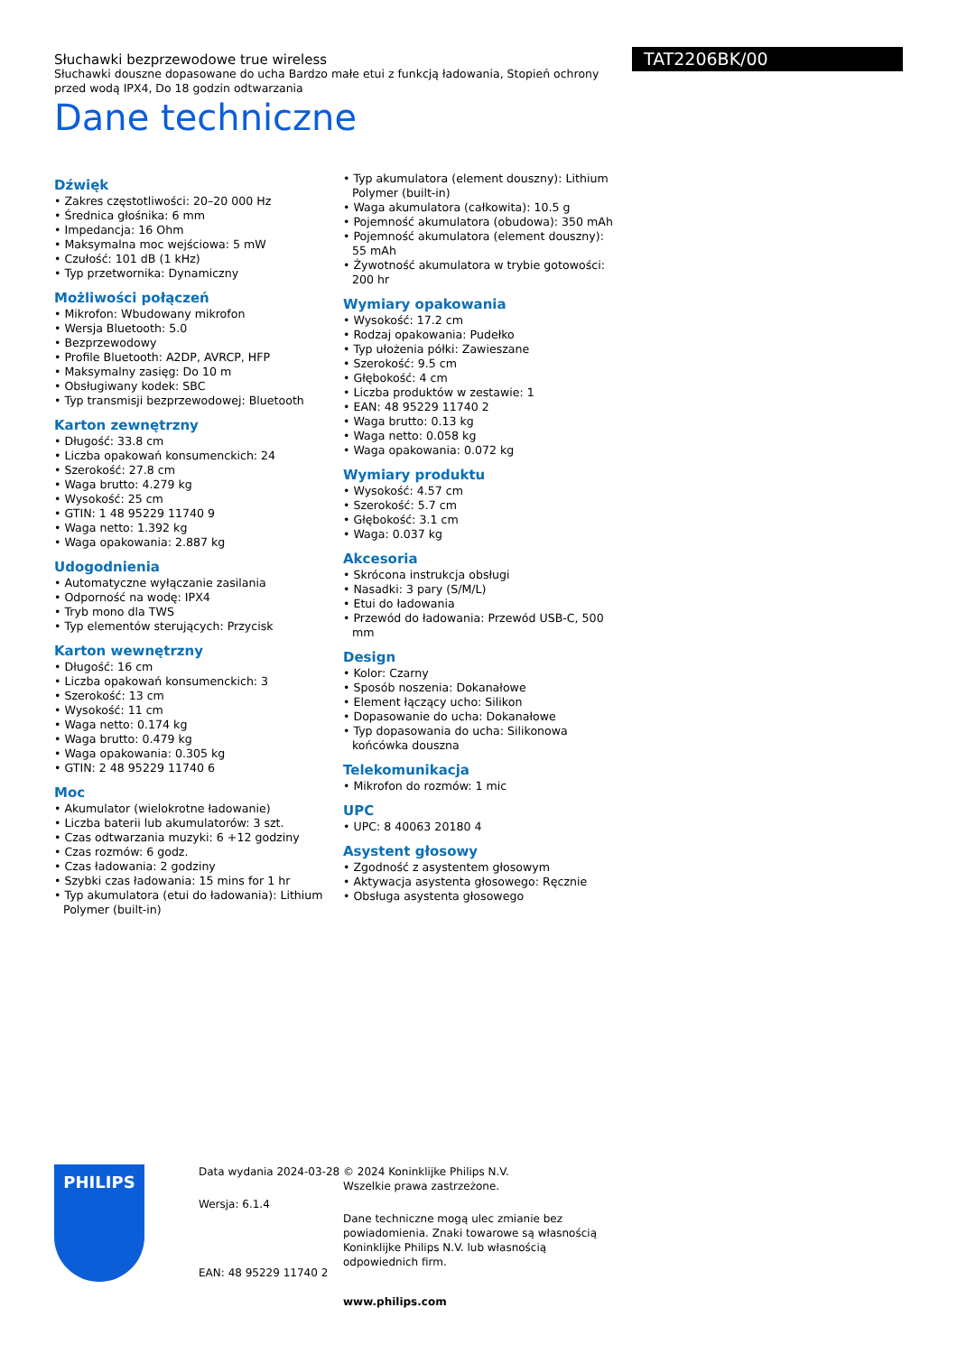Słuchawki bezprzewodowe true wireless
Słuchawki douszne dopasowane do ucha Bardzo małe etui z funkcją ładowania, Stopień ochrony przed wodą IPX4, Do 18 godzin odtwarzania
Dane techniczne
TAT2206BK/00
Dźwięk
• Zakres częstotliwości: 20–20 000 Hz
• Średnica głośnika: 6 mm
• Impedancja: 16 Ohm
• Maksymalna moc wejściowa: 5 mW
• Czułość: 101 dB (1 kHz)
• Typ przetwornika: Dynamiczny
Możliwości połączeń
• Mikrofon: Wbudowany mikrofon
• Wersja Bluetooth: 5.0
• Bezprzewodowy
• Profile Bluetooth: A2DP, AVRCP, HFP
• Maksymalny zasięg: Do 10 m
• Obsługiwany kodek: SBC
• Typ transmisji bezprzewodowej: Bluetooth
Karton zewnętrzny
• Długość: 33.8 cm
• Liczba opakowań konsumenckich: 24
• Szerokość: 27.8 cm
• Waga brutto: 4.279 kg
• Wysokość: 25 cm
• GTIN: 1 48 95229 11740 9
• Waga netto: 1.392 kg
• Waga opakowania: 2.887 kg
Udogodnienia
• Automatyczne wyłączanie zasilania
• Odporność na wodę: IPX4
• Tryb mono dla TWS
• Typ elementów sterujących: Przycisk
Karton wewnętrzny
• Długość: 16 cm
• Liczba opakowań konsumenckich: 3
• Szerokość: 13 cm
• Wysokość: 11 cm
• Waga netto: 0.174 kg
• Waga brutto: 0.479 kg
• Waga opakowania: 0.305 kg
• GTIN: 2 48 95229 11740 6
Moc
• Akumulator (wielokrotne ładowanie)
• Liczba baterii lub akumulatorów: 3 szt.
• Czas odtwarzania muzyki: 6 +12 godziny
• Czas rozmów: 6 godz.
• Czas ładowania: 2 godziny
• Szybki czas ładowania: 15 mins for 1 hr
• Typ akumulatora (etui do ładowania): Lithium Polymer (built-in)
• Typ akumulatora (element douszny): Lithium Polymer (built-in)
• Waga akumulatora (całkowita): 10.5 g
• Pojemność akumulatora (obudowa): 350 mAh
• Pojemność akumulatora (element douszny): 55 mAh
• Żywotność akumulatora w trybie gotowości: 200 hr
Wymiary opakowania
• Wysokość: 17.2 cm
• Rodzaj opakowania: Pudełko
• Typ ułożenia półki: Zawieszane
• Szerokość: 9.5 cm
• Głębokość: 4 cm
• Liczba produktów w zestawie: 1
• EAN: 48 95229 11740 2
• Waga brutto: 0.13 kg
• Waga netto: 0.058 kg
• Waga opakowania: 0.072 kg
Wymiary produktu
• Wysokość: 4.57 cm
• Szerokość: 5.7 cm
• Głębokość: 3.1 cm
• Waga: 0.037 kg
Akcesoria
• Skrócona instrukcja obsługi
• Nasadki: 3 pary (S/M/L)
• Etui do ładowania
• Przewód do ładowania: Przewód USB-C, 500 mm
Design
• Kolor: Czarny
• Sposób noszenia: Dokanałowe
• Element łączący ucho: Silikon
• Dopasowanie do ucha: Dokanałowe
• Typ dopasowania do ucha: Silikonowa końcówka douszna
Telekomunikacja
• Mikrofon do rozmów: 1 mic
UPC
• UPC: 8 40063 20180 4
Asystent głosowy
• Zgodność z asystentem głosowym
• Aktywacja asystenta głosowego: Ręcznie
• Obsługa asystenta głosowego
PHILIPS
Data wydania 2024-03-28
Wersja: 6.1.4
EAN: 48 95229 11740 2
© 2024 Koninklijke Philips N.V.
Wszelkie prawa zastrzeżone.
Dane techniczne mogą ulec zmianie bez powiadomienia. Znaki towarowe są własnością Koninklijke Philips N.V. lub własnością odpowiednich firm.
www.philips.com